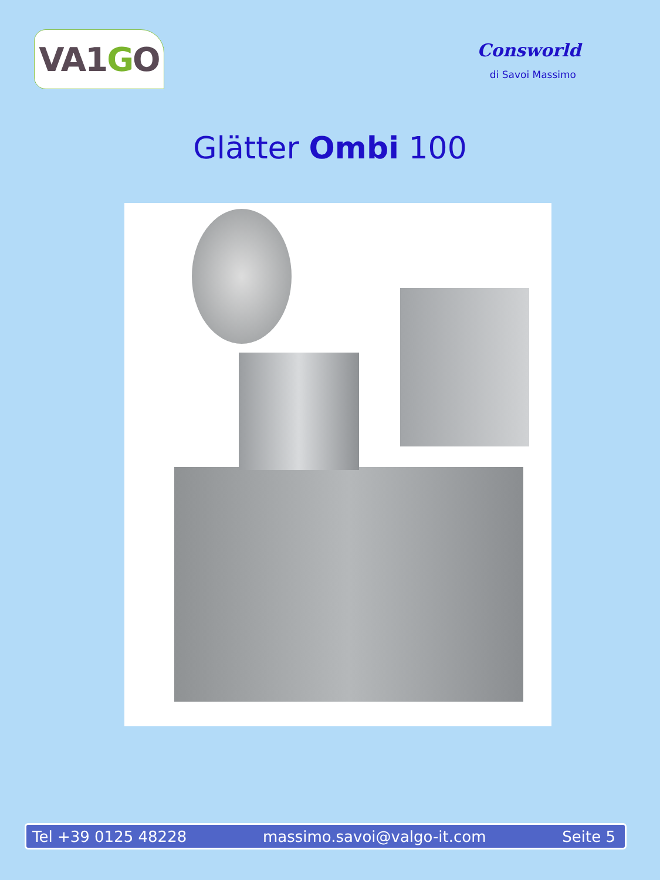VA1 G O
Consworld
di Savoi Massimo
Glätter Ombi 100
Tel +39 0125 48228 massimo.savoi@valgo-it.com Seite 5